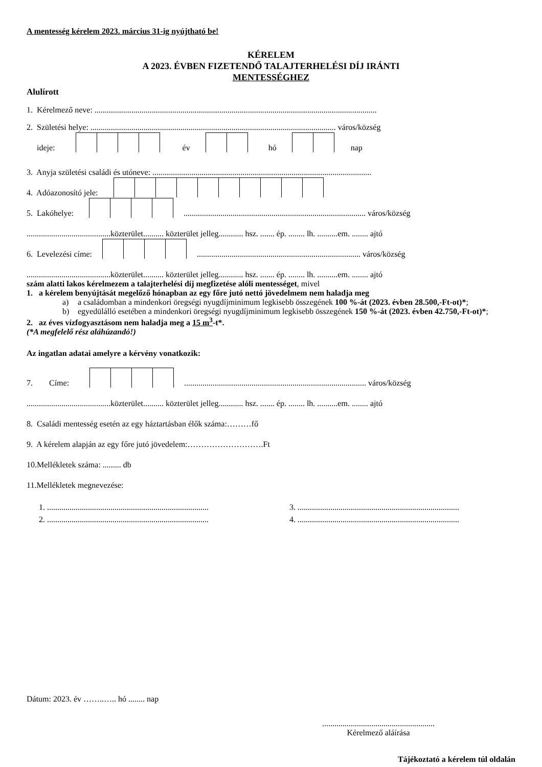A mentesség kérelem 2023. március 31-ig nyújtható be!
KÉRELEM
A 2023. ÉVBEN FIZETENDŐ TALAJTERHELÉSI DÍJ IRÁNTI
MENTESSÉGHEZ
Alulírott
1. Kérelmező neve: ..........................................................................................................................................
2. Születési helye: ........................................................................................................................ város/község
ideje: év hó nap
3. Anyja születési családi és utóneve: ...........................................................................................................
4. Adóazonosító jele:
5. Lakóhelye: ......................................................................................... város/község
.........................................közterület.......... közterület jelleg............ hsz. ....... ép. ........ lh. ..........em. ........ ajtó
6. Levelezési címe: ................................................................................ város/község
.........................................közterület.......... közterület jelleg............ hsz. ....... ép. ........ lh. ..........em. ........ ajtó
szám alatti lakos kérelmezem a talajterhelési díj megfizetése alóli mentességet, mivel
1. a kérelem benyújtását megelőző hónapban az egy főre jutó nettó jövedelmem nem haladja meg
a) a családomban a mindenkori öregségi nyugdíjminimum legkisebb összegének 100 %-át (2023. évben 28.500,-Ft-ot)*;
b) egyedülálló esetében a mindenkori öregségi nyugdíjminimum legkisebb összegének 150 %-át (2023. évben 42.750,-Ft-ot)*;
2. az éves vízfogyasztásom nem haladja meg a 15 m<sup>3</sup>-t*.
(*A megfelelő rész aláhúzandó!)
Az ingatlan adatai amelyre a kérvény vonatkozik:
7. Címe: ......................................................................................... város/község
.........................................közterület.......... közterület jelleg............ hsz. ....... ép. ........ lh. ..........em. ........ ajtó
8. Családi mentesség esetén az egy háztartásban élők száma:………fő
9. A kérelem alapján az egy főre jutó jövedelem:……………………….Ft
10.Mellékletek száma: ......... db
11.Mellékletek megnevezése:
1. ...............................................................................
2. ...............................................................................
3. ...............................................................................
4. ...............................................................................
Dátum: 2023. év ……..….. hó ........ nap
.......................................................
Kérelmező aláírása
Tájékoztató a kérelem túl oldalán